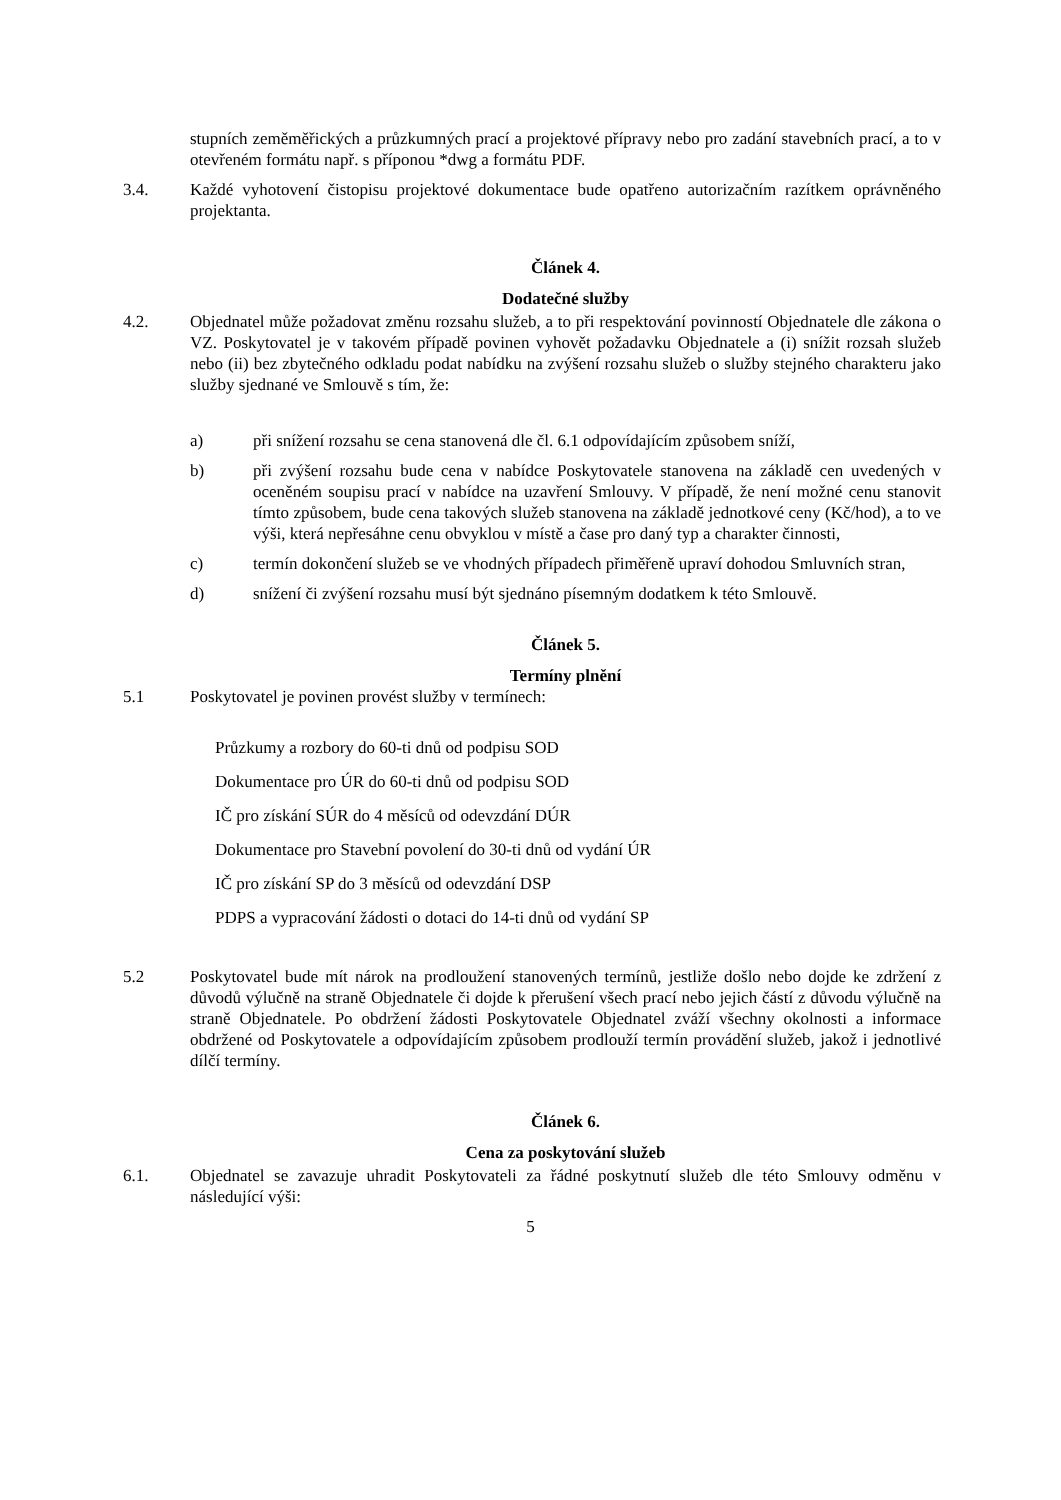stupních zeměměřických a průzkumných prací a projektové přípravy nebo pro zadání stavebních prací, a to v otevřeném formátu např. s příponou *dwg a formátu PDF.
3.4. Každé vyhotovení čistopisu projektové dokumentace bude opatřeno autorizačním razítkem oprávněného projektanta.
Článek 4.
Dodatečné služby
4.2. Objednatel může požadovat změnu rozsahu služeb, a to při respektování povinností Objednatele dle zákona o VZ. Poskytovatel je v takovém případě povinen vyhovět požadavku Objednatele a (i) snížit rozsah služeb nebo (ii) bez zbytečného odkladu podat nabídku na zvýšení rozsahu služeb o služby stejného charakteru jako služby sjednané ve Smlouvě s tím, že:
a) při snížení rozsahu se cena stanovená dle čl. 6.1 odpovídajícím způsobem sníží,
b) při zvýšení rozsahu bude cena v nabídce Poskytovatele stanovena na základě cen uvedených v oceněném soupisu prací v nabídce na uzavření Smlouvy. V případě, že není možné cenu stanovit tímto způsobem, bude cena takových služeb stanovena na základě jednotkové ceny (Kč/hod), a to ve výši, která nepřesáhne cenu obvyklou v místě a čase pro daný typ a charakter činnosti,
c) termín dokončení služeb se ve vhodných případech přiměřeně upraví dohodou Smluvních stran,
d) snížení či zvýšení rozsahu musí být sjednáno písemným dodatkem k této Smlouvě.
Článek 5.
Termíny plnění
5.1 Poskytovatel je povinen provést služby v termínech:
Průzkumy a rozbory do 60-ti dnů od podpisu SOD
Dokumentace pro ÚR do 60-ti dnů od podpisu SOD
IČ pro získání SÚR do 4 měsíců od odevzdání DÚR
Dokumentace pro Stavební povolení do 30-ti dnů od vydání ÚR
IČ pro získání SP do 3 měsíců od odevzdání DSP
PDPS a vypracování žádosti o dotaci do 14-ti dnů od vydání SP
5.2 Poskytovatel bude mít nárok na prodloužení stanovených termínů, jestliže došlo nebo dojde ke zdržení z důvodů výlučně na straně Objednatele či dojde k přerušení všech prací nebo jejich částí z důvodu výlučně na straně Objednatele. Po obdržení žádosti Poskytovatele Objednatel zváží všechny okolnosti a informace obdržené od Poskytovatele a odpovídajícím způsobem prodlouží termín provádění služeb, jakož i jednotlivé dílčí termíny.
Článek 6.
Cena za poskytování služeb
6.1. Objednatel se zavazuje uhradit Poskytovateli za řádné poskytnutí služeb dle této Smlouvy odměnu v následující výši:
5